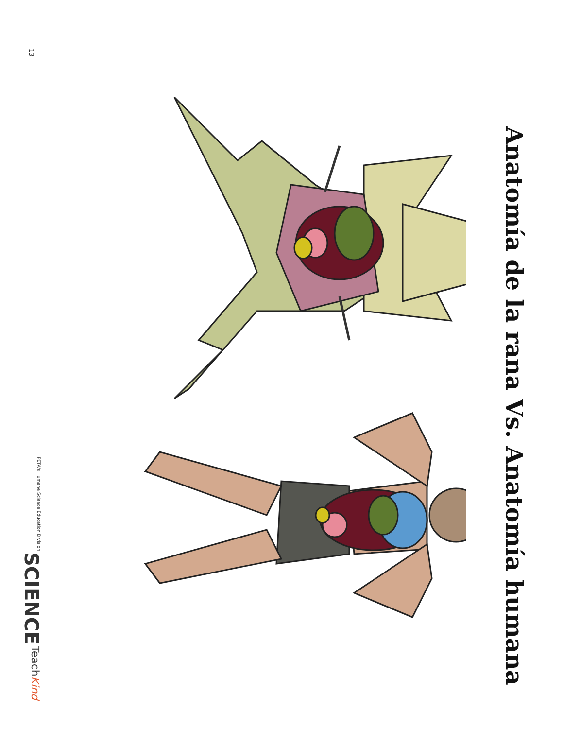Anatomía de la rana Vs. Anatomía humana
13
TeachKind
SCIENCE
PETA's Humane Science Education Division